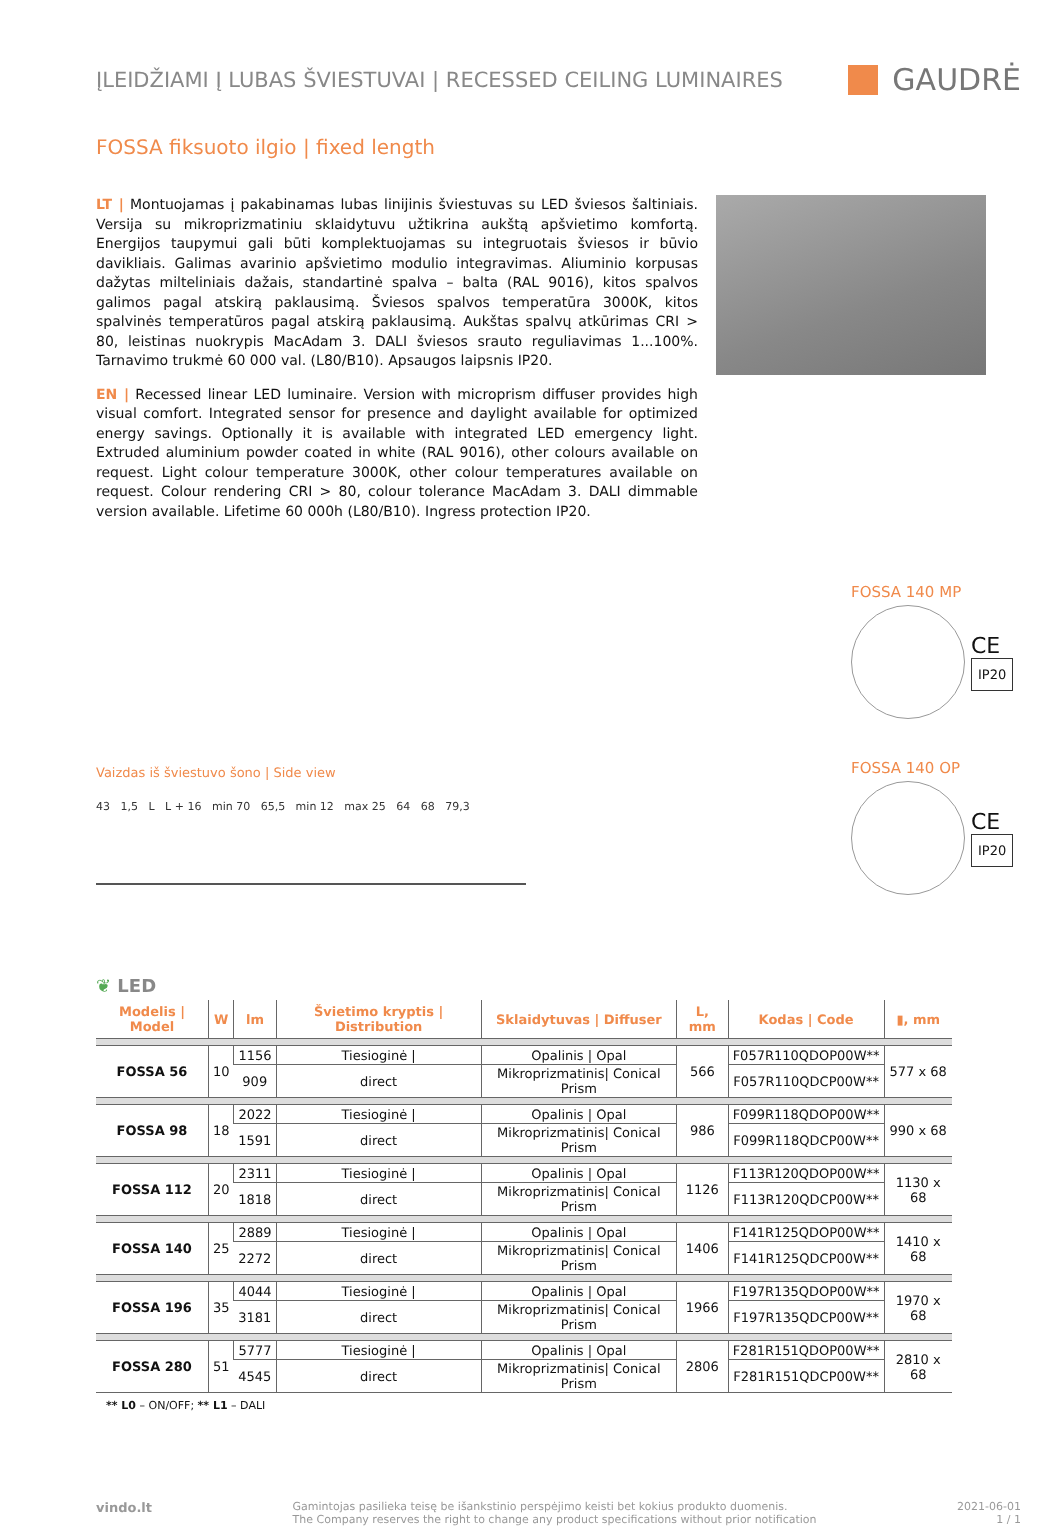ĮLEIDŽIAMI Į LUBAS ŠVIESTUVAI | RECESSED CEILING LUMINAIRES
GAUDRĖ
FOSSA fiksuoto ilgio | fixed length
LT | Montuojamas į pakabinamas lubas linijinis šviestuvas su LED šviesos šaltiniais. Versija su mikroprizmatiniu sklaidytuvu užtikrina aukštą apšvietimo komfortą. Energijos taupymui gali būti komplektuojamas su integruotais šviesos ir būvio davikliais. Galimas avarinio apšvietimo modulio integravimas. Aliuminio korpusas dažytas milteliniais dažais, standartinė spalva – balta (RAL 9016), kitos spalvos galimos pagal atskirą paklausimą. Šviesos spalvos temperatūra 3000K, kitos spalvinės temperatūros pagal atskirą paklausimą. Aukštas spalvų atkūrimas CRI > 80, leistinas nuokrypis MacAdam 3. DALI šviesos srauto reguliavimas 1...100%. Tarnavimo trukmė 60 000 val. (L80/B10). Apsaugos laipsnis IP20.
EN | Recessed linear LED luminaire. Version with microprism diffuser provides high visual comfort. Integrated sensor for presence and daylight available for optimized energy savings. Optionally it is available with integrated LED emergency light. Extruded aluminium powder coated in white (RAL 9016), other colours available on request. Light colour temperature 3000K, other colour temperatures available on request. Colour rendering CRI > 80, colour tolerance MacAdam 3. DALI dimmable version available. Lifetime 60 000h (L80/B10). Ingress protection IP20.
Vaizdas iš šviestuvo šono | Side view
43 1,5 L L + 16 min 70 65,5 min 12 max 25 64 68 79,3
FOSSA 140 MP
CE
IP20
FOSSA 140 OP
CE
IP20
❦ LED
| Modelis / Model | W | lm | Švietimo kryptis / Distribution | Sklaidytuvas / Diffuser | L, mm | Kodas / Code | ▮, mm |
| --- | --- | --- | --- | --- | --- | --- | --- |
| FOSSA 56 | 10 | 1156 | Tiesioginė / | Opalinis / Opal | 566 | F057R110QDOP00W** | 577 x 68 |
| | | 909 | direct | Mikroprizmatinis/ Conical Prism | | F057R110QDCP00W** | |
| FOSSA 98 | 18 | 2022 | Tiesioginė / | Opalinis / Opal | 986 | F099R118QDOP00W** | 990 x 68 |
| | | 1591 | direct | Mikroprizmatinis/ Conical Prism | | F099R118QDCP00W** | |
| FOSSA 112 | 20 | 2311 | Tiesioginė / | Opalinis / Opal | 1126 | F113R120QDOP00W** | 1130 x 68 |
| | | 1818 | direct | Mikroprizmatinis/ Conical Prism | | F113R120QDCP00W** | |
| FOSSA 140 | 25 | 2889 | Tiesioginė / | Opalinis / Opal | 1406 | F141R125QDOP00W** | 1410 x 68 |
| | | 2272 | direct | Mikroprizmatinis/ Conical Prism | | F141R125QDCP00W** | |
| FOSSA 196 | 35 | 4044 | Tiesioginė / | Opalinis / Opal | 1966 | F197R135QDOP00W** | 1970 x 68 |
| | | 3181 | direct | Mikroprizmatinis/ Conical Prism | | F197R135QDCP00W** | |
| FOSSA 280 | 51 | 5777 | Tiesioginė / | Opalinis / Opal | 2806 | F281R151QDOP00W** | 2810 x 68 |
| | | 4545 | direct | Mikroprizmatinis/ Conical Prism | | F281R151QDCP00W** | |
** L0 – ON/OFF; ** L1 – DALI
vindo.lt
Gamintojas pasilieka teisę be išankstinio perspėjimo keisti bet kokius produkto duomenis.
The Company reserves the right to change any product specifications without prior notification
2021-06-01
1 / 1